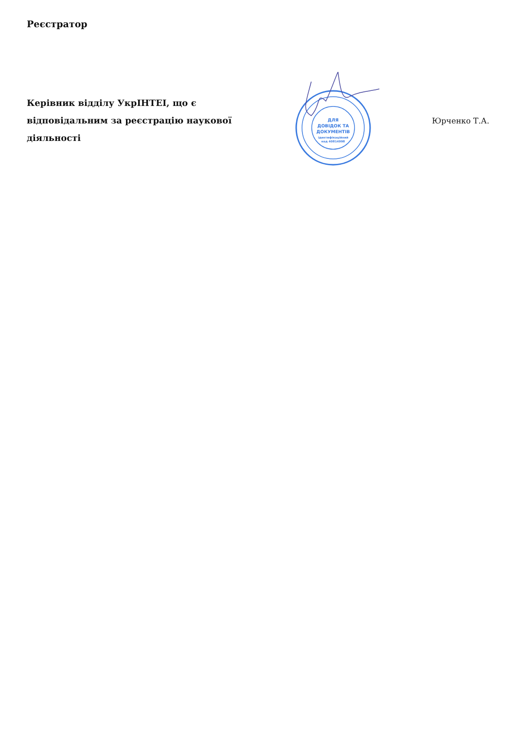Реєстратор
Керівник відділу УкрІНТЕІ, що є відповідальним за реєстрацію наукової діяльності
ДЛЯ
ДОВІДОК ТА
ДОКУМЕНТІВ
ідентифікаційний
код 40814998
Юрченко Т.А.